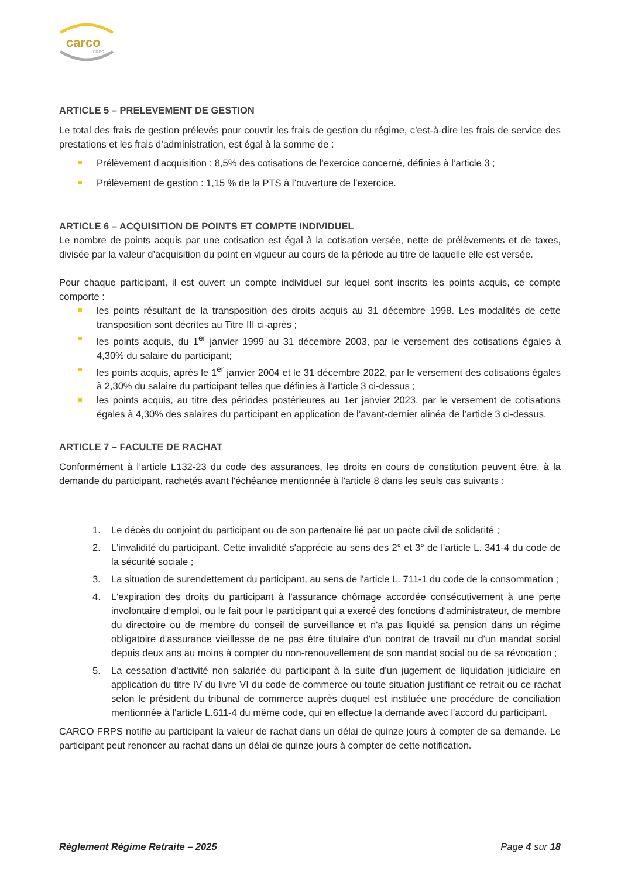carco
FRPS
ARTICLE 5 – PRELEVEMENT DE GESTION
Le total des frais de gestion prélevés pour couvrir les frais de gestion du régime, c’est-à-dire les frais de service des prestations et les frais d’administration, est égal à la somme de :
Prélèvement d’acquisition : 8,5% des cotisations de l’exercice concerné, définies à l’article 3 ;
Prélèvement de gestion : 1,15 % de la PTS à l’ouverture de l’exercice.
ARTICLE 6 – ACQUISITION DE POINTS ET COMPTE INDIVIDUEL
Le nombre de points acquis par une cotisation est égal à la cotisation versée, nette de prélèvements et de taxes, divisée par la valeur d’acquisition du point en vigueur au cours de la période au titre de laquelle elle est versée.
Pour chaque participant, il est ouvert un compte individuel sur lequel sont inscrits les points acquis, ce compte comporte :
les points résultant de la transposition des droits acquis au 31 décembre 1998. Les modalités de cette transposition sont décrites au Titre III ci-après ;
les points acquis, du 1<sup>er</sup> janvier 1999 au 31 décembre 2003, par le versement des cotisations égales à 4,30% du salaire du participant;
les points acquis, après le 1<sup>er</sup> janvier 2004 et le 31 décembre 2022, par le versement des cotisations égales à 2,30% du salaire du participant telles que définies à l’article 3 ci-dessus ;
les points acquis, au titre des périodes postérieures au 1er janvier 2023, par le versement de cotisations égales à 4,30% des salaires du participant en application de l’avant-dernier alinéa de l’article 3 ci-dessus.
ARTICLE 7 – FACULTE DE RACHAT
Conformément à l’article L132-23 du code des assurances, les droits en cours de constitution peuvent être, à la demande du participant, rachetés avant l'échéance mentionnée à l'article 8 dans les seuls cas suivants :
1. Le décès du conjoint du participant ou de son partenaire lié par un pacte civil de solidarité ;
2. L'invalidité du participant. Cette invalidité s'apprécie au sens des 2° et 3° de l'article L. 341-4 du code de la sécurité sociale ;
3. La situation de surendettement du participant, au sens de l'article L. 711-1 du code de la consommation ;
4. L'expiration des droits du participant à l'assurance chômage accordée consécutivement à une perte involontaire d’emploi, ou le fait pour le participant qui a exercé des fonctions d'administrateur, de membre du directoire ou de membre du conseil de surveillance et n'a pas liquidé sa pension dans un régime obligatoire d'assurance vieillesse de ne pas être titulaire d'un contrat de travail ou d'un mandat social depuis deux ans au moins à compter du non-renouvellement de son mandat social ou de sa révocation ;
5. La cessation d'activité non salariée du participant à la suite d'un jugement de liquidation judiciaire en application du titre IV du livre VI du code de commerce ou toute situation justifiant ce retrait ou ce rachat selon le président du tribunal de commerce auprès duquel est instituée une procédure de conciliation mentionnée à l'article L.611-4 du même code, qui en effectue la demande avec l'accord du participant.
CARCO FRPS notifie au participant la valeur de rachat dans un délai de quinze jours à compter de sa demande. Le participant peut renoncer au rachat dans un délai de quinze jours à compter de cette notification.
Règlement Régime Retraite – 2025 Page 4 sur 18